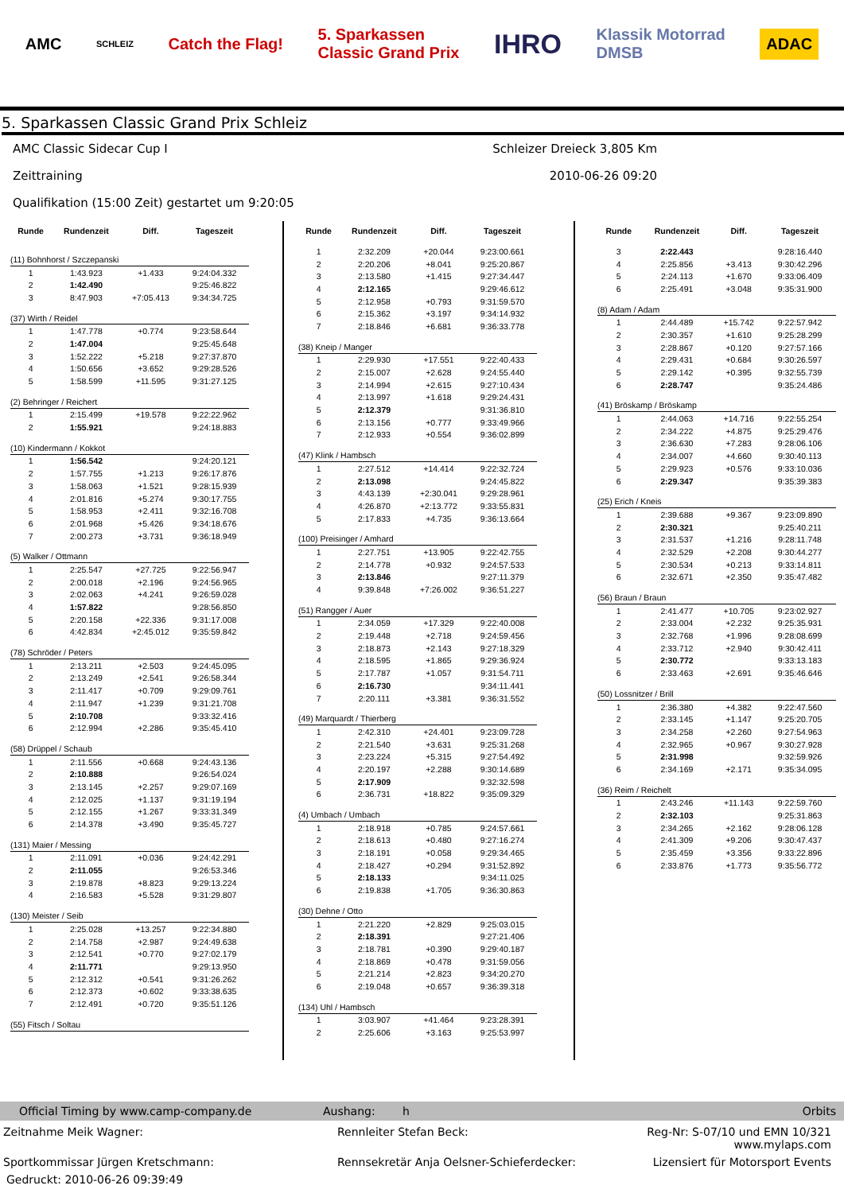AMC SCHLEIZ Catch the Flag! 5. Sparkassen
Classic Grand Prix IHRO Klassik Motorrad
DMSB ADAC
5. Sparkassen Classic Grand Prix Schleiz
AMC Classic Sidecar Cup I Schleizer Dreieck 3,805 Km
Zeittraining 2010-06-26 09:20
Qualifikation (15:00 Zeit) gestartet um 9:20:05
| Runde | Rundenzeit | Diff. | Tageszeit |
| --- | --- | --- | --- |
| (11) Bohnhorst / Szczepanski | | | |
| 1 | 1:43.923 | +1.433 | 9:24:04.332 |
| 2 | 1:42.490 | | 9:25:46.822 |
| 3 | 8:47.903 | +7:05.413 | 9:34:34.725 |
| (37) Wirth / Reidel | | | |
| 1 | 1:47.778 | +0.774 | 9:23:58.644 |
| 2 | 1:47.004 | | 9:25:45.648 |
| 3 | 1:52.222 | +5.218 | 9:27:37.870 |
| 4 | 1:50.656 | +3.652 | 9:29:28.526 |
| 5 | 1:58.599 | +11.595 | 9:31:27.125 |
| (2) Behringer / Reichert | | | |
| 1 | 2:15.499 | +19.578 | 9:22:22.962 |
| 2 | 1:55.921 | | 9:24:18.883 |
| (10) Kindermann / Kokkot | | | |
| 1 | 1:56.542 | | 9:24:20.121 |
| 2 | 1:57.755 | +1.213 | 9:26:17.876 |
| 3 | 1:58.063 | +1.521 | 9:28:15.939 |
| 4 | 2:01.816 | +5.274 | 9:30:17.755 |
| 5 | 1:58.953 | +2.411 | 9:32:16.708 |
| 6 | 2:01.968 | +5.426 | 9:34:18.676 |
| 7 | 2:00.273 | +3.731 | 9:36:18.949 |
| (5) Walker / Ottmann | | | |
| 1 | 2:25.547 | +27.725 | 9:22:56.947 |
| 2 | 2:00.018 | +2.196 | 9:24:56.965 |
| 3 | 2:02.063 | +4.241 | 9:26:59.028 |
| 4 | 1:57.822 | | 9:28:56.850 |
| 5 | 2:20.158 | +22.336 | 9:31:17.008 |
| 6 | 4:42.834 | +2:45.012 | 9:35:59.842 |
| (78) Schröder / Peters | | | |
| 1 | 2:13.211 | +2.503 | 9:24:45.095 |
| 2 | 2:13.249 | +2.541 | 9:26:58.344 |
| 3 | 2:11.417 | +0.709 | 9:29:09.761 |
| 4 | 2:11.947 | +1.239 | 9:31:21.708 |
| 5 | 2:10.708 | | 9:33:32.416 |
| 6 | 2:12.994 | +2.286 | 9:35:45.410 |
| (58) Drüppel / Schaub | | | |
| 1 | 2:11.556 | +0.668 | 9:24:43.136 |
| 2 | 2:10.888 | | 9:26:54.024 |
| 3 | 2:13.145 | +2.257 | 9:29:07.169 |
| 4 | 2:12.025 | +1.137 | 9:31:19.194 |
| 5 | 2:12.155 | +1.267 | 9:33:31.349 |
| 6 | 2:14.378 | +3.490 | 9:35:45.727 |
| (131) Maier / Messing | | | |
| 1 | 2:11.091 | +0.036 | 9:24:42.291 |
| 2 | 2:11.055 | | 9:26:53.346 |
| 3 | 2:19.878 | +8.823 | 9:29:13.224 |
| 4 | 2:16.583 | +5.528 | 9:31:29.807 |
| (130) Meister / Seib | | | |
| 1 | 2:25.028 | +13.257 | 9:22:34.880 |
| 2 | 2:14.758 | +2.987 | 9:24:49.638 |
| 3 | 2:12.541 | +0.770 | 9:27:02.179 |
| 4 | 2:11.771 | | 9:29:13.950 |
| 5 | 2:12.312 | +0.541 | 9:31:26.262 |
| 6 | 2:12.373 | +0.602 | 9:33:38.635 |
| 7 | 2:12.491 | +0.720 | 9:35:51.126 |
| (55) Fitsch / Soltau | | | |
| Runde | Rundenzeit | Diff. | Tageszeit |
| --- | --- | --- | --- |
| 1 | 2:32.209 | +20.044 | 9:23:00.661 |
| 2 | 2:20.206 | +8.041 | 9:25:20.867 |
| 3 | 2:13.580 | +1.415 | 9:27:34.447 |
| 4 | 2:12.165 | | 9:29:46.612 |
| 5 | 2:12.958 | +0.793 | 9:31:59.570 |
| 6 | 2:15.362 | +3.197 | 9:34:14.932 |
| 7 | 2:18.846 | +6.681 | 9:36:33.778 |
| (38) Kneip / Manger | | | |
| 1 | 2:29.930 | +17.551 | 9:22:40.433 |
| 2 | 2:15.007 | +2.628 | 9:24:55.440 |
| 3 | 2:14.994 | +2.615 | 9:27:10.434 |
| 4 | 2:13.997 | +1.618 | 9:29:24.431 |
| 5 | 2:12.379 | | 9:31:36.810 |
| 6 | 2:13.156 | +0.777 | 9:33:49.966 |
| 7 | 2:12.933 | +0.554 | 9:36:02.899 |
| (47) Klink / Hambsch | | | |
| 1 | 2:27.512 | +14.414 | 9:22:32.724 |
| 2 | 2:13.098 | | 9:24:45.822 |
| 3 | 4:43.139 | +2:30.041 | 9:29:28.961 |
| 4 | 4:26.870 | +2:13.772 | 9:33:55.831 |
| 5 | 2:17.833 | +4.735 | 9:36:13.664 |
| (100) Preisinger / Amhard | | | |
| 1 | 2:27.751 | +13.905 | 9:22:42.755 |
| 2 | 2:14.778 | +0.932 | 9:24:57.533 |
| 3 | 2:13.846 | | 9:27:11.379 |
| 4 | 9:39.848 | +7:26.002 | 9:36:51.227 |
| (51) Rangger / Auer | | | |
| 1 | 2:34.059 | +17.329 | 9:22:40.008 |
| 2 | 2:19.448 | +2.718 | 9:24:59.456 |
| 3 | 2:18.873 | +2.143 | 9:27:18.329 |
| 4 | 2:18.595 | +1.865 | 9:29:36.924 |
| 5 | 2:17.787 | +1.057 | 9:31:54.711 |
| 6 | 2:16.730 | | 9:34:11.441 |
| 7 | 2:20.111 | +3.381 | 9:36:31.552 |
| (49) Marquardt / Thierberg | | | |
| 1 | 2:42.310 | +24.401 | 9:23:09.728 |
| 2 | 2:21.540 | +3.631 | 9:25:31.268 |
| 3 | 2:23.224 | +5.315 | 9:27:54.492 |
| 4 | 2:20.197 | +2.288 | 9:30:14.689 |
| 5 | 2:17.909 | | 9:32:32.598 |
| 6 | 2:36.731 | +18.822 | 9:35:09.329 |
| (4) Umbach / Umbach | | | |
| 1 | 2:18.918 | +0.785 | 9:24:57.661 |
| 2 | 2:18.613 | +0.480 | 9:27:16.274 |
| 3 | 2:18.191 | +0.058 | 9:29:34.465 |
| 4 | 2:18.427 | +0.294 | 9:31:52.892 |
| 5 | 2:18.133 | | 9:34:11.025 |
| 6 | 2:19.838 | +1.705 | 9:36:30.863 |
| (30) Dehne / Otto | | | |
| 1 | 2:21.220 | +2.829 | 9:25:03.015 |
| 2 | 2:18.391 | | 9:27:21.406 |
| 3 | 2:18.781 | +0.390 | 9:29:40.187 |
| 4 | 2:18.869 | +0.478 | 9:31:59.056 |
| 5 | 2:21.214 | +2.823 | 9:34:20.270 |
| 6 | 2:19.048 | +0.657 | 9:36:39.318 |
| (134) Uhl / Hambsch | | | |
| 1 | 3:03.907 | +41.464 | 9:23:28.391 |
| 2 | 2:25.606 | +3.163 | 9:25:53.997 |
| Runde | Rundenzeit | Diff. | Tageszeit |
| --- | --- | --- | --- |
| 3 | 2:22.443 | | 9:28:16.440 |
| 4 | 2:25.856 | +3.413 | 9:30:42.296 |
| 5 | 2:24.113 | +1.670 | 9:33:06.409 |
| 6 | 2:25.491 | +3.048 | 9:35:31.900 |
| (8) Adam / Adam | | | |
| 1 | 2:44.489 | +15.742 | 9:22:57.942 |
| 2 | 2:30.357 | +1.610 | 9:25:28.299 |
| 3 | 2:28.867 | +0.120 | 9:27:57.166 |
| 4 | 2:29.431 | +0.684 | 9:30:26.597 |
| 5 | 2:29.142 | +0.395 | 9:32:55.739 |
| 6 | 2:28.747 | | 9:35:24.486 |
| (41) Bröskamp / Bröskamp | | | |
| 1 | 2:44.063 | +14.716 | 9:22:55.254 |
| 2 | 2:34.222 | +4.875 | 9:25:29.476 |
| 3 | 2:36.630 | +7.283 | 9:28:06.106 |
| 4 | 2:34.007 | +4.660 | 9:30:40.113 |
| 5 | 2:29.923 | +0.576 | 9:33:10.036 |
| 6 | 2:29.347 | | 9:35:39.383 |
| (25) Erich / Kneis | | | |
| 1 | 2:39.688 | +9.367 | 9:23:09.890 |
| 2 | 2:30.321 | | 9:25:40.211 |
| 3 | 2:31.537 | +1.216 | 9:28:11.748 |
| 4 | 2:32.529 | +2.208 | 9:30:44.277 |
| 5 | 2:30.534 | +0.213 | 9:33:14.811 |
| 6 | 2:32.671 | +2.350 | 9:35:47.482 |
| (56) Braun / Braun | | | |
| 1 | 2:41.477 | +10.705 | 9:23:02.927 |
| 2 | 2:33.004 | +2.232 | 9:25:35.931 |
| 3 | 2:32.768 | +1.996 | 9:28:08.699 |
| 4 | 2:33.712 | +2.940 | 9:30:42.411 |
| 5 | 2:30.772 | | 9:33:13.183 |
| 6 | 2:33.463 | +2.691 | 9:35:46.646 |
| (50) Lossnitzer / Brill | | | |
| 1 | 2:36.380 | +4.382 | 9:22:47.560 |
| 2 | 2:33.145 | +1.147 | 9:25:20.705 |
| 3 | 2:34.258 | +2.260 | 9:27:54.963 |
| 4 | 2:32.965 | +0.967 | 9:30:27.928 |
| 5 | 2:31.998 | | 9:32:59.926 |
| 6 | 2:34.169 | +2.171 | 9:35:34.095 |
| (36) Reim / Reichelt | | | |
| 1 | 2:43.246 | +11.143 | 9:22:59.760 |
| 2 | 2:32.103 | | 9:25:31.863 |
| 3 | 2:34.265 | +2.162 | 9:28:06.128 |
| 4 | 2:41.309 | +9.206 | 9:30:47.437 |
| 5 | 2:35.459 | +3.356 | 9:33:22.896 |
| 6 | 2:33.876 | +1.773 | 9:35:56.772 |
Official Timing by www.camp-company.de Aushang: h Orbits
Zeitnahme Meik Wagner: Rennleiter Stefan Beck: Reg-Nr: S-07/10 und EMN 10/321
www.mylaps.com
Sportkommissar Jürgen Kretschmann: Rennsekretär Anja Oelsner-Schieferdecker: Lizensiert für Motorsport Events
Gedruckt: 2010-06-26 09:39:49